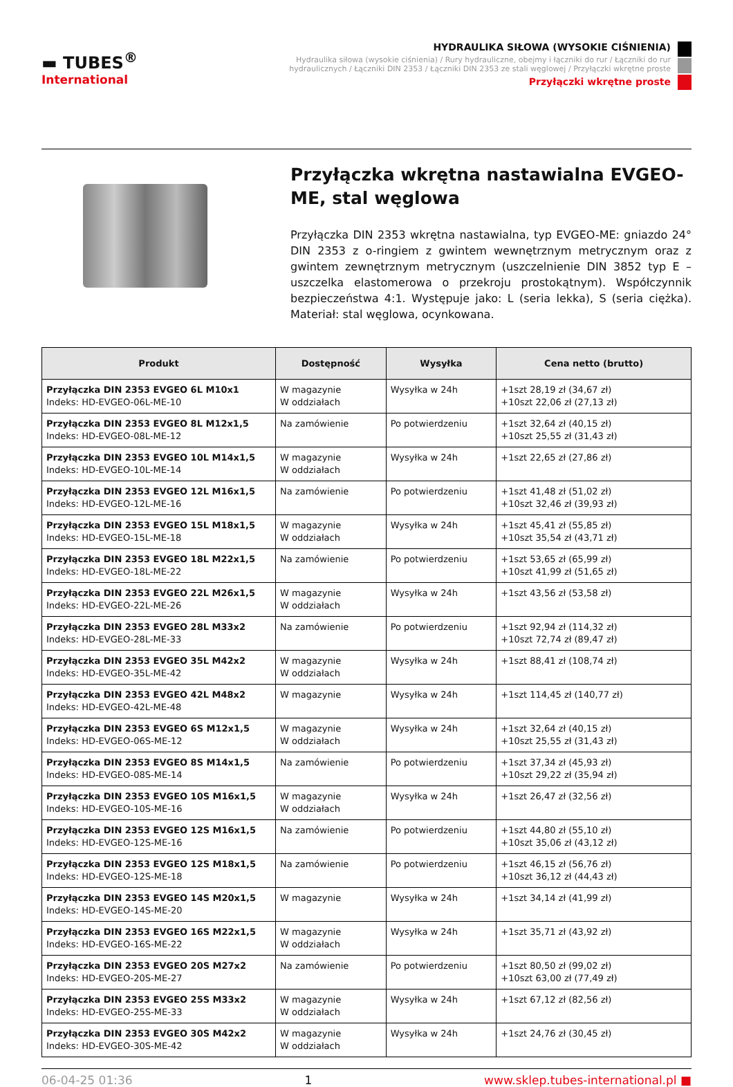▬ TUBES<sup>®</sup>
International
HYDRAULIKA SIŁOWA (WYSOKIE CIŚNIENIA)
Hydraulika siłowa (wysokie ciśnienia) / Rury hydrauliczne, obejmy i łączniki do rur / Łączniki do rur hydraulicznych / Łączniki DIN 2353 / Łączniki DIN 2353 ze stali węglowej / Przyłączki wkrętne proste
Przyłączki wkrętne proste
Przyłączka wkrętna nastawialna EVGEO-ME, stal węglowa
Przyłączka DIN 2353 wkrętna nastawialna, typ EVGEO-ME: gniazdo 24° DIN 2353 z o-ringiem z gwintem wewnętrznym metrycznym oraz z gwintem zewnętrznym metrycznym (uszczelnienie DIN 3852 typ E – uszczelka elastomerowa o przekroju prostokątnym). Współczynnik bezpieczeństwa 4:1. Występuje jako: L (seria lekka), S (seria ciężka). Materiał: stal węglowa, ocynkowana.
| Produkt | Dostępność | Wysyłka | Cena netto (brutto) |
| --- | --- | --- | --- |
| Przyłączka DIN 2353 EVGEO 6L M10x1 Indeks: HD-EVGEO-06L-ME-10 | W magazynie W oddziałach | Wysyłka w 24h | +1szt 28,19 zł (34,67 zł) +10szt 22,06 zł (27,13 zł) |
| Przyłączka DIN 2353 EVGEO 8L M12x1,5 Indeks: HD-EVGEO-08L-ME-12 | Na zamówienie | Po potwierdzeniu | +1szt 32,64 zł (40,15 zł) +10szt 25,55 zł (31,43 zł) |
| Przyłączka DIN 2353 EVGEO 10L M14x1,5 Indeks: HD-EVGEO-10L-ME-14 | W magazynie W oddziałach | Wysyłka w 24h | +1szt 22,65 zł (27,86 zł) |
| Przyłączka DIN 2353 EVGEO 12L M16x1,5 Indeks: HD-EVGEO-12L-ME-16 | Na zamówienie | Po potwierdzeniu | +1szt 41,48 zł (51,02 zł) +10szt 32,46 zł (39,93 zł) |
| Przyłączka DIN 2353 EVGEO 15L M18x1,5 Indeks: HD-EVGEO-15L-ME-18 | W magazynie W oddziałach | Wysyłka w 24h | +1szt 45,41 zł (55,85 zł) +10szt 35,54 zł (43,71 zł) |
| Przyłączka DIN 2353 EVGEO 18L M22x1,5 Indeks: HD-EVGEO-18L-ME-22 | Na zamówienie | Po potwierdzeniu | +1szt 53,65 zł (65,99 zł) +10szt 41,99 zł (51,65 zł) |
| Przyłączka DIN 2353 EVGEO 22L M26x1,5 Indeks: HD-EVGEO-22L-ME-26 | W magazynie W oddziałach | Wysyłka w 24h | +1szt 43,56 zł (53,58 zł) |
| Przyłączka DIN 2353 EVGEO 28L M33x2 Indeks: HD-EVGEO-28L-ME-33 | Na zamówienie | Po potwierdzeniu | +1szt 92,94 zł (114,32 zł) +10szt 72,74 zł (89,47 zł) |
| Przyłączka DIN 2353 EVGEO 35L M42x2 Indeks: HD-EVGEO-35L-ME-42 | W magazynie W oddziałach | Wysyłka w 24h | +1szt 88,41 zł (108,74 zł) |
| Przyłączka DIN 2353 EVGEO 42L M48x2 Indeks: HD-EVGEO-42L-ME-48 | W magazynie | Wysyłka w 24h | +1szt 114,45 zł (140,77 zł) |
| Przyłączka DIN 2353 EVGEO 6S M12x1,5 Indeks: HD-EVGEO-06S-ME-12 | W magazynie W oddziałach | Wysyłka w 24h | +1szt 32,64 zł (40,15 zł) +10szt 25,55 zł (31,43 zł) |
| Przyłączka DIN 2353 EVGEO 8S M14x1,5 Indeks: HD-EVGEO-08S-ME-14 | Na zamówienie | Po potwierdzeniu | +1szt 37,34 zł (45,93 zł) +10szt 29,22 zł (35,94 zł) |
| Przyłączka DIN 2353 EVGEO 10S M16x1,5 Indeks: HD-EVGEO-10S-ME-16 | W magazynie W oddziałach | Wysyłka w 24h | +1szt 26,47 zł (32,56 zł) |
| Przyłączka DIN 2353 EVGEO 12S M16x1,5 Indeks: HD-EVGEO-12S-ME-16 | Na zamówienie | Po potwierdzeniu | +1szt 44,80 zł (55,10 zł) +10szt 35,06 zł (43,12 zł) |
| Przyłączka DIN 2353 EVGEO 12S M18x1,5 Indeks: HD-EVGEO-12S-ME-18 | Na zamówienie | Po potwierdzeniu | +1szt 46,15 zł (56,76 zł) +10szt 36,12 zł (44,43 zł) |
| Przyłączka DIN 2353 EVGEO 14S M20x1,5 Indeks: HD-EVGEO-14S-ME-20 | W magazynie | Wysyłka w 24h | +1szt 34,14 zł (41,99 zł) |
| Przyłączka DIN 2353 EVGEO 16S M22x1,5 Indeks: HD-EVGEO-16S-ME-22 | W magazynie W oddziałach | Wysyłka w 24h | +1szt 35,71 zł (43,92 zł) |
| Przyłączka DIN 2353 EVGEO 20S M27x2 Indeks: HD-EVGEO-20S-ME-27 | Na zamówienie | Po potwierdzeniu | +1szt 80,50 zł (99,02 zł) +10szt 63,00 zł (77,49 zł) |
| Przyłączka DIN 2353 EVGEO 25S M33x2 Indeks: HD-EVGEO-25S-ME-33 | W magazynie W oddziałach | Wysyłka w 24h | +1szt 67,12 zł (82,56 zł) |
| Przyłączka DIN 2353 EVGEO 30S M42x2 Indeks: HD-EVGEO-30S-ME-42 | W magazynie W oddziałach | Wysyłka w 24h | +1szt 24,76 zł (30,45 zł) |
06-04-25 01:36 1 www.sklep.tubes-international.pl ■